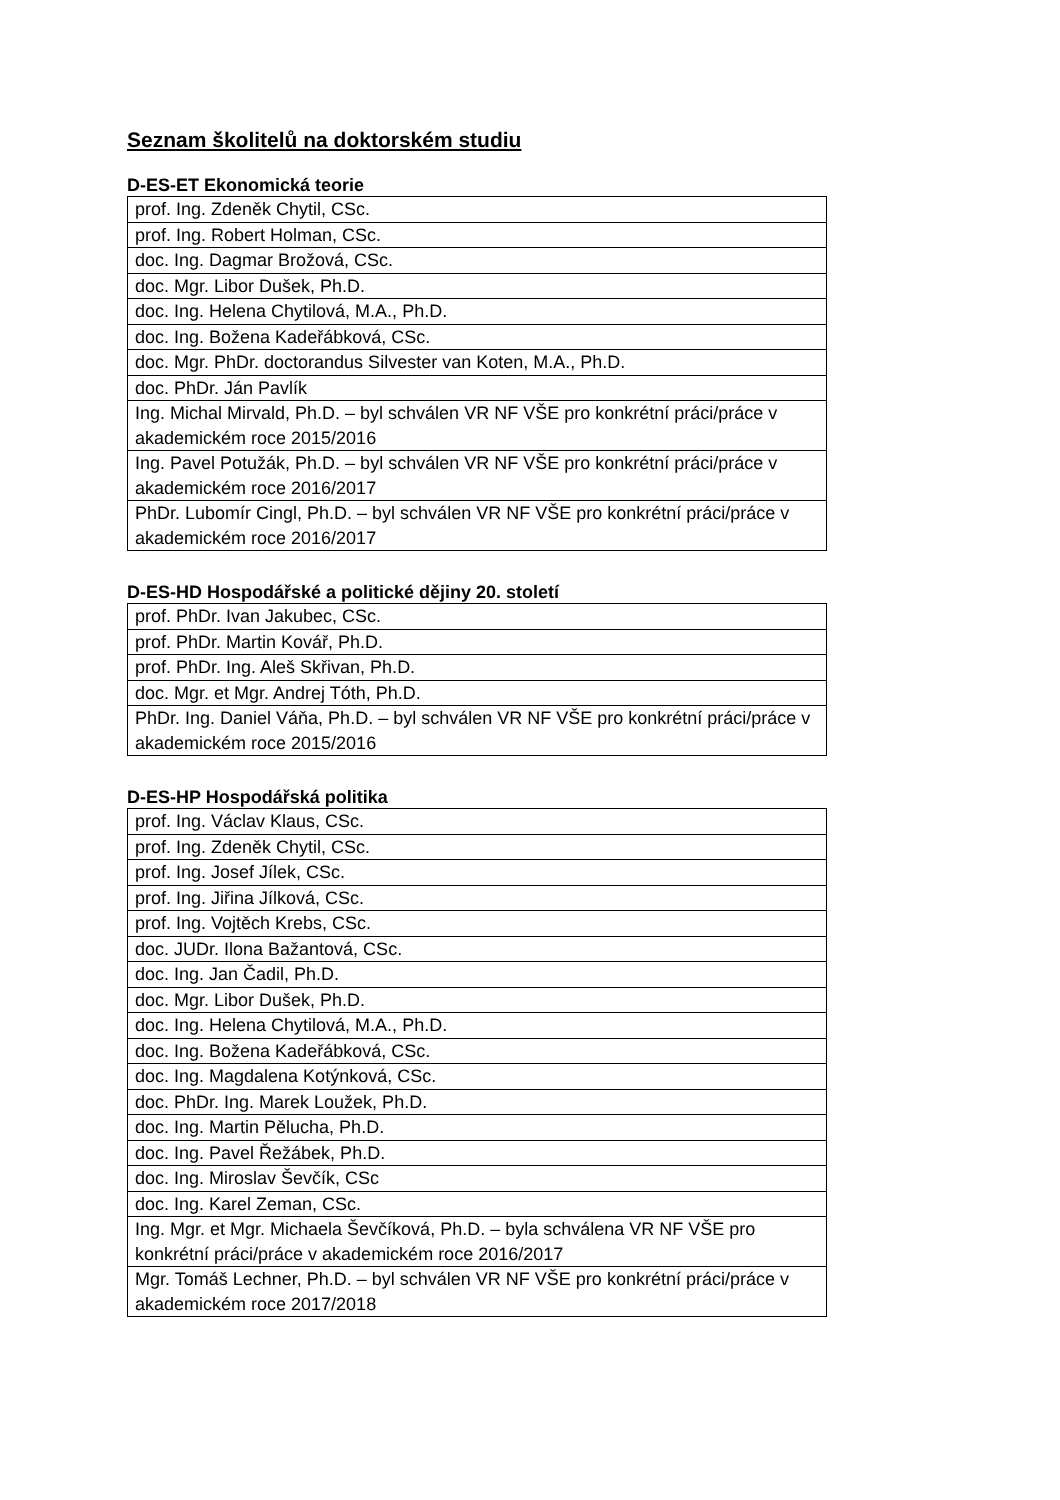Seznam školitelů na doktorském studiu
D-ES-ET Ekonomická teorie
| prof. Ing. Zdeněk Chytil, CSc. |
| prof. Ing. Robert Holman, CSc. |
| doc. Ing. Dagmar Brožová, CSc. |
| doc. Mgr. Libor Dušek, Ph.D. |
| doc. Ing. Helena Chytilová, M.A., Ph.D. |
| doc. Ing. Božena Kadeřábková, CSc. |
| doc. Mgr. PhDr. doctorandus Silvester van Koten, M.A., Ph.D. |
| doc. PhDr. Ján Pavlík |
| Ing. Michal Mirvald, Ph.D. – byl schválen VR NF VŠE pro konkrétní práci/práce v akademickém roce 2015/2016 |
| Ing. Pavel Potužák, Ph.D. – byl schválen VR NF VŠE pro konkrétní práci/práce v akademickém roce 2016/2017 |
| PhDr. Lubomír Cingl, Ph.D. – byl schválen VR NF VŠE pro konkrétní práci/práce v akademickém roce 2016/2017 |
D-ES-HD Hospodářské a politické dějiny 20. století
| prof. PhDr. Ivan Jakubec, CSc. |
| prof. PhDr. Martin Kovář, Ph.D. |
| prof. PhDr. Ing. Aleš Skřivan, Ph.D. |
| doc. Mgr. et Mgr. Andrej Tóth, Ph.D. |
| PhDr. Ing. Daniel Váňa, Ph.D. – byl schválen VR NF VŠE pro konkrétní práci/práce v akademickém roce 2015/2016 |
D-ES-HP Hospodářská politika
| prof. Ing. Václav Klaus, CSc. |
| prof. Ing. Zdeněk Chytil, CSc. |
| prof. Ing. Josef Jílek, CSc. |
| prof. Ing. Jiřina Jílková, CSc. |
| prof. Ing. Vojtěch Krebs, CSc. |
| doc. JUDr. Ilona Bažantová, CSc. |
| doc. Ing. Jan Čadil, Ph.D. |
| doc. Mgr. Libor Dušek, Ph.D. |
| doc. Ing. Helena Chytilová, M.A., Ph.D. |
| doc. Ing. Božena Kadeřábková, CSc. |
| doc. Ing. Magdalena Kotýnková, CSc. |
| doc. PhDr. Ing. Marek Loužek, Ph.D. |
| doc. Ing. Martin Pělucha, Ph.D. |
| doc. Ing. Pavel Řežábek, Ph.D. |
| doc. Ing. Miroslav Ševčík, CSc |
| doc. Ing. Karel Zeman, CSc. |
| Ing. Mgr. et Mgr. Michaela Ševčíková, Ph.D. – byla schválena VR NF VŠE pro konkrétní práci/práce v akademickém roce 2016/2017 |
| Mgr. Tomáš Lechner, Ph.D. – byl schválen VR NF VŠE pro konkrétní práci/práce v akademickém roce 2017/2018 |